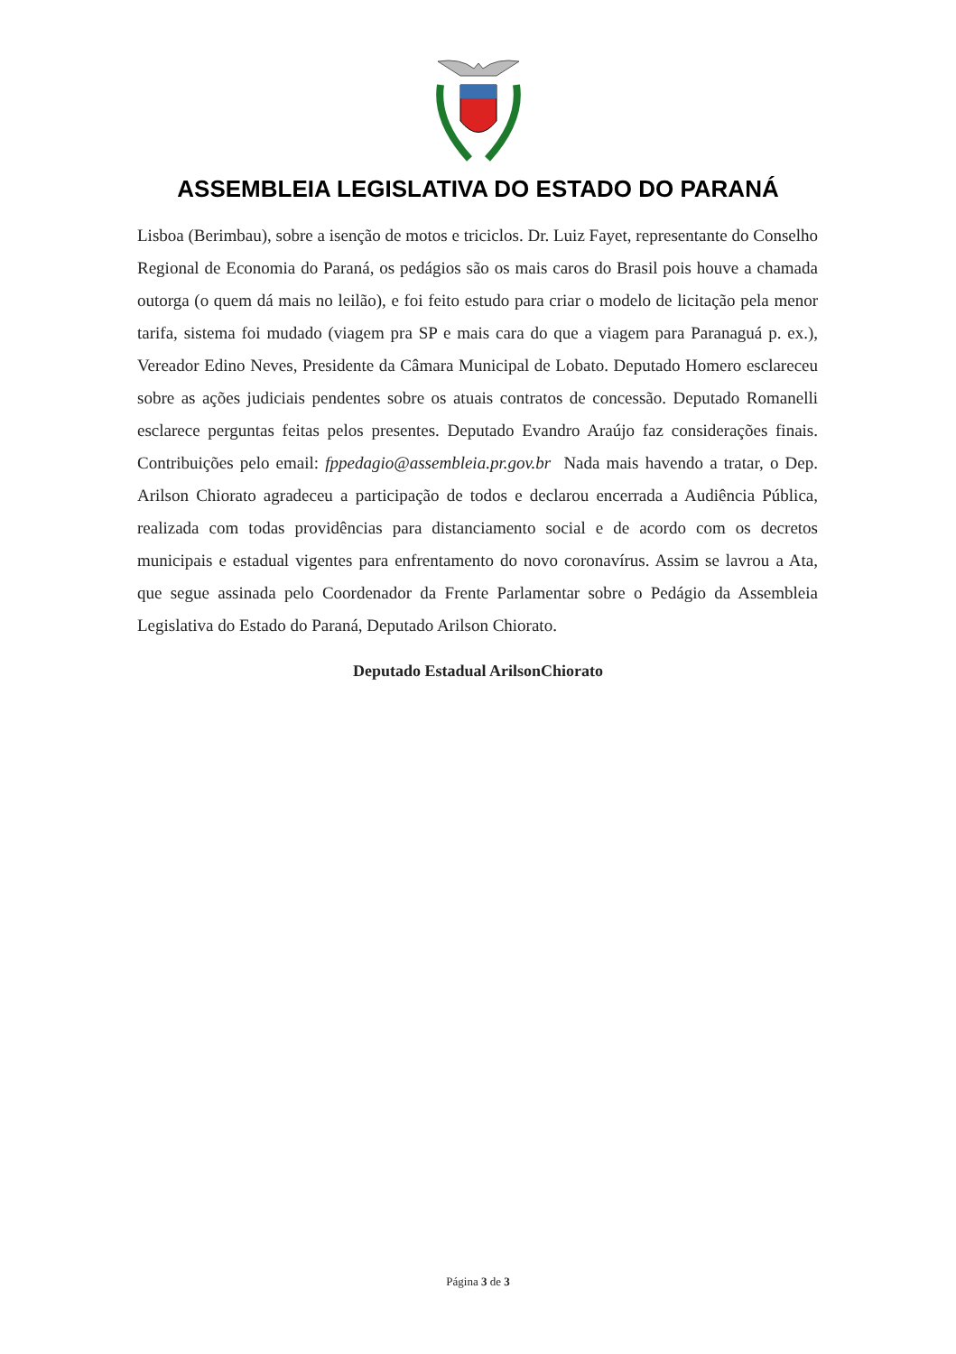ASSEMBLEIA LEGISLATIVA DO ESTADO DO PARANÁ
Lisboa (Berimbau), sobre a isenção de motos e triciclos. Dr. Luiz Fayet, representante do Conselho Regional de Economia do Paraná, os pedágios são os mais caros do Brasil pois houve a chamada outorga (o quem dá mais no leilão), e foi feito estudo para criar o modelo de licitação pela menor tarifa, sistema foi mudado (viagem pra SP e mais cara do que a viagem para Paranaguá p. ex.), Vereador Edino Neves, Presidente da Câmara Municipal de Lobato. Deputado Homero esclareceu sobre as ações judiciais pendentes sobre os atuais contratos de concessão. Deputado Romanelli esclarece perguntas feitas pelos presentes. Deputado Evandro Araújo faz considerações finais. Contribuições pelo email: fppedagio@assembleia.pr.gov.br Nada mais havendo a tratar, o Dep. Arilson Chiorato agradeceu a participação de todos e declarou encerrada a Audiência Pública, realizada com todas providências para distanciamento social e de acordo com os decretos municipais e estadual vigentes para enfrentamento do novo coronavírus. Assim se lavrou a Ata, que segue assinada pelo Coordenador da Frente Parlamentar sobre o Pedágio da Assembleia Legislativa do Estado do Paraná, Deputado Arilson Chiorato.
Deputado Estadual ArilsonChiorato
Página 3 de 3